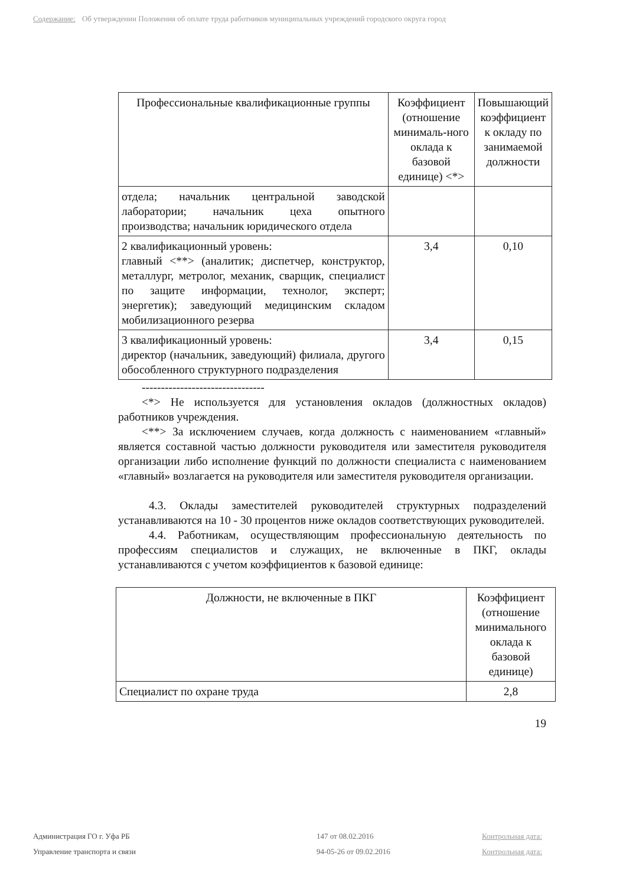Содержание: Об утверждении Положения об оплате труда работников муниципальных учреждений городского округа город
| Профессиональные квалификационные группы | Коэффициент (отношение минималь-ного оклада к базовой единице) <*> | Повышающий коэффициент к окладу по занимаемой должности |
| --- | --- | --- |
| отдела; начальник центральной заводской лаборатории; начальник цеха опытного производства; начальник юридического отдела | | |
| 2 квалификационный уровень: главный <**> (аналитик; диспетчер, конструктор, металлург, метролог, механик, сварщик, специалист по защите информации, технолог, эксперт; энергетик); заведующий медицинским складом мобилизационного резерва | 3,4 | 0,10 |
| 3 квалификационный уровень: директор (начальник, заведующий) филиала, другого обособленного структурного подразделения | 3,4 | 0,15 |
--------------------------------
<*> Не используется для установления окладов (должностных окладов) работников учреждения.
<**> За исключением случаев, когда должность с наименованием «главный» является составной частью должности руководителя или заместителя руководителя организации либо исполнение функций по должности специалиста с наименованием «главный» возлагается на руководителя или заместителя руководителя организации.
4.3. Оклады заместителей руководителей структурных подразделений устанавливаются на 10 - 30 процентов ниже окладов соответствующих руководителей.
4.4. Работникам, осуществляющим профессиональную деятельность по профессиям специалистов и служащих, не включенные в ПКГ, оклады устанавливаются с учетом коэффициентов к базовой единице:
| Должности, не включенные в ПКГ | Коэффициент (отношение минимального оклада к базовой единице) |
| --- | --- |
| Специалист по охране труда | 2,8 |
19
Администрация ГО г. Уфа РБ 147 от 08.02.2016 Контрольная дата: Управление транспорта и связи 94-05-26 от 09.02.2016 Контрольная дата: